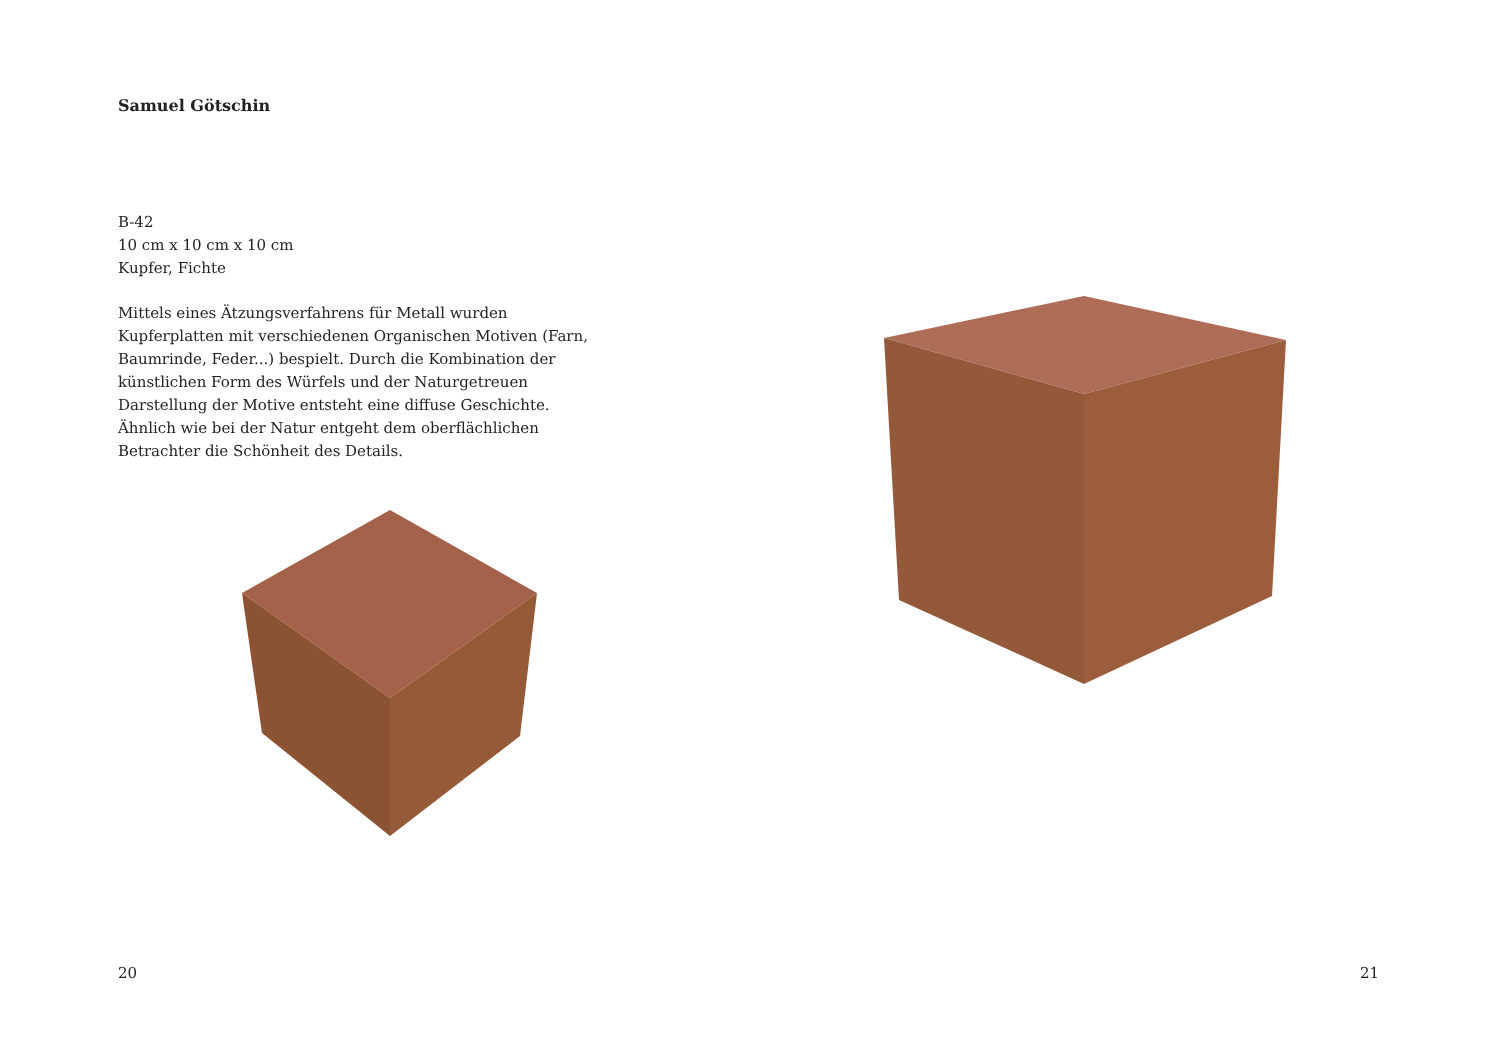Samuel Götschin
B-42
10 cm x 10 cm x 10 cm
Kupfer, Fichte
Mittels eines Ätzungsverfahrens für Metall wurden Kupferplatten mit verschiedenen Organischen Motiven (Farn, Baumrinde, Feder...) bespielt. Durch die Kombination der künstlichen Form des Würfels und der Naturgetreuen Darstellung der Motive entsteht eine diffuse Geschichte. Ähnlich wie bei der Natur entgeht dem oberflächlichen Betrachter die Schönheit des Details.
20 21